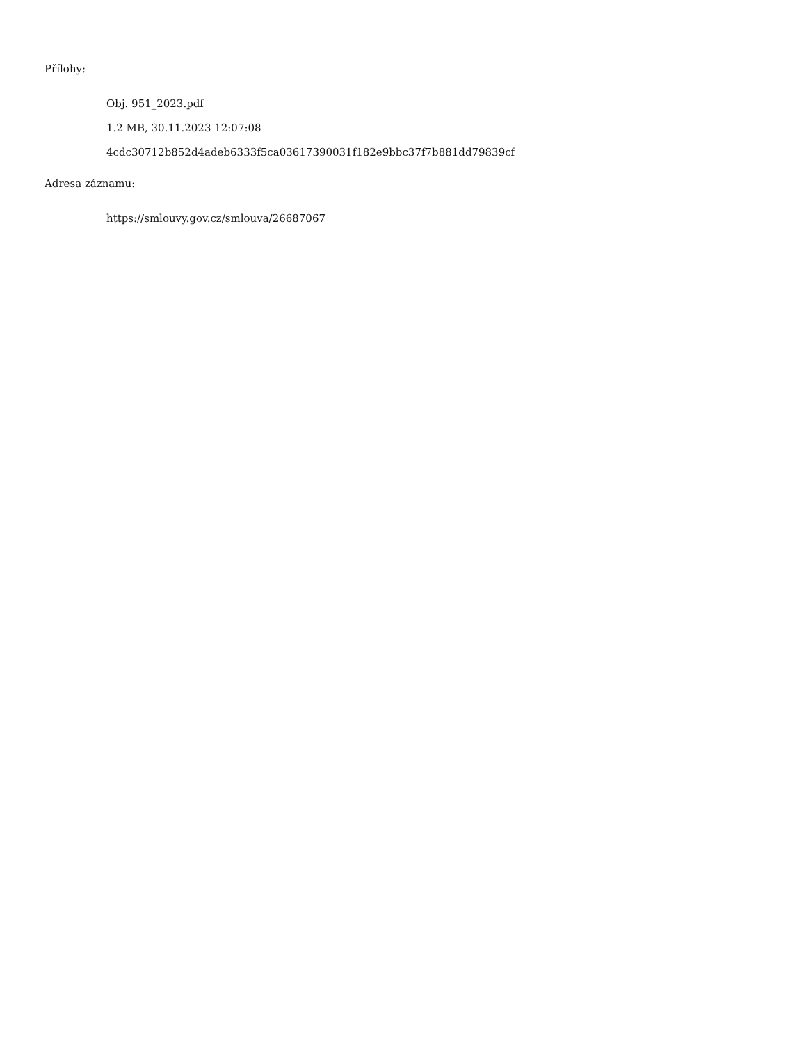Přílohy:
Obj. 951_2023.pdf
1.2 MB, 30.11.2023 12:07:08
4cdc30712b852d4adeb6333f5ca03617390031f182e9bbc37f7b881dd79839cf
Adresa záznamu:
https://smlouvy.gov.cz/smlouva/26687067